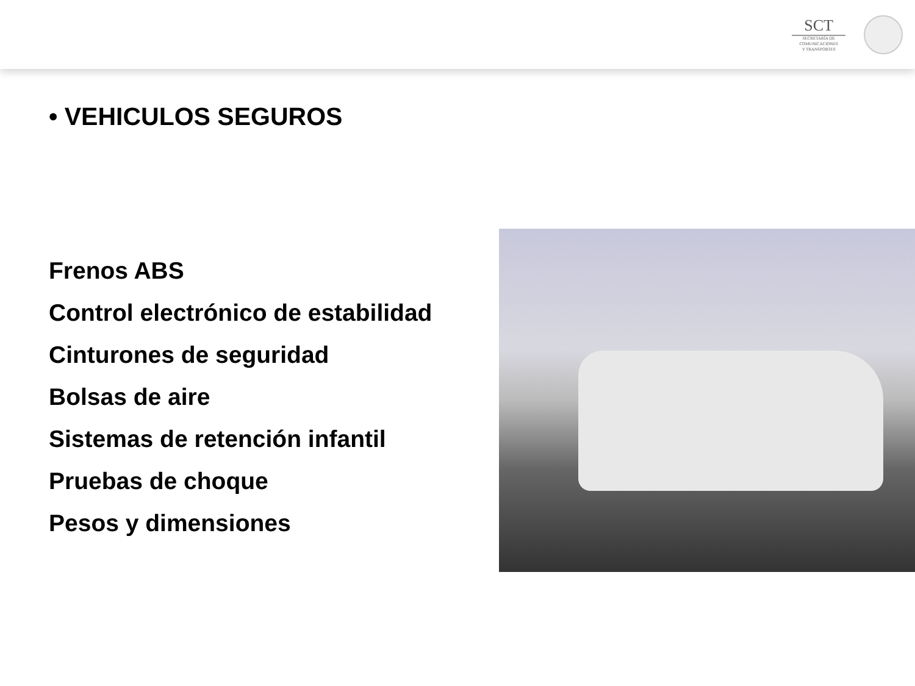SCT
SECRETARÍA DE
COMUNICACIONES
Y TRANSPORTES
• VEHICULOS SEGUROS
Frenos ABS
Control electrónico de estabilidad
Cinturones de seguridad
Bolsas de aire
Sistemas de retención infantil
Pruebas de choque
Pesos y dimensiones